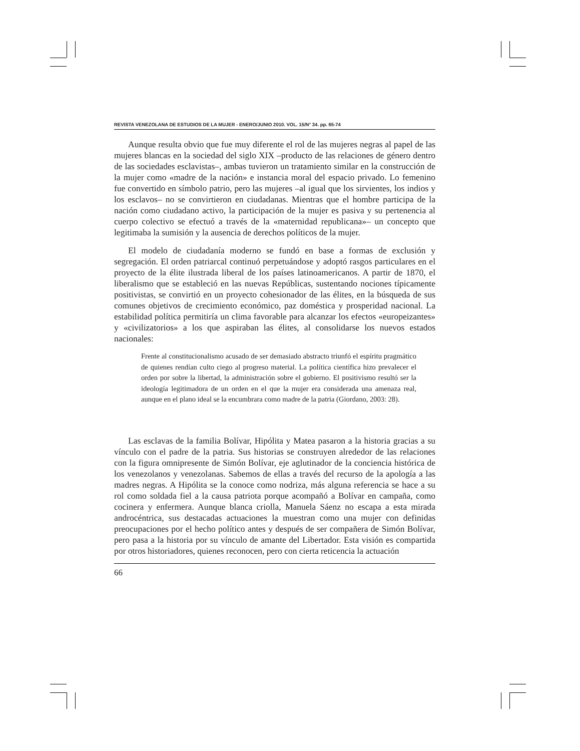REVISTA VENEZOLANA DE ESTUDIOS DE LA MUJER - ENERO/JUNIO 2010. VOL. 15/N° 34. pp. 65-74
Aunque resulta obvio que fue muy diferente el rol de las mujeres negras al papel de las mujeres blancas en la sociedad del siglo XIX –producto de las relaciones de género dentro de las sociedades esclavistas–, ambas tuvieron un tratamiento similar en la construcción de la mujer como «madre de la nación» e instancia moral del espacio privado. Lo femenino fue convertido en símbolo patrio, pero las mujeres –al igual que los sirvientes, los indios y los esclavos– no se convirtieron en ciudadanas. Mientras que el hombre participa de la nación como ciudadano activo, la participación de la mujer es pasiva y su pertenencia al cuerpo colectivo se efectuó a través de la «maternidad republicana»– un concepto que legitimaba la sumisión y la ausencia de derechos políticos de la mujer.
El modelo de ciudadanía moderno se fundó en base a formas de exclusión y segregación. El orden patriarcal continuó perpetuándose y adoptó rasgos particulares en el proyecto de la élite ilustrada liberal de los países latinoamericanos. A partir de 1870, el liberalismo que se estableció en las nuevas Repúblicas, sustentando nociones típicamente positivistas, se convirtió en un proyecto cohesionador de las élites, en la búsqueda de sus comunes objetivos de crecimiento económico, paz doméstica y prosperidad nacional. La estabilidad política permitiría un clima favorable para alcanzar los efectos «europeizantes» y «civilizatorios» a los que aspiraban las élites, al consolidarse los nuevos estados nacionales:
Frente al constitucionalismo acusado de ser demasiado abstracto triunfó el espíritu pragmático de quienes rendían culto ciego al progreso material. La política científica hizo prevalecer el orden por sobre la libertad, la administración sobre el gobierno. El positivismo resultó ser la ideología legitimadora de un orden en el que la mujer era considerada una amenaza real, aunque en el plano ideal se la encumbrara como madre de la patria (Giordano, 2003: 28).
Las esclavas de la familia Bolívar, Hipólita y Matea pasaron a la historia gracias a su vínculo con el padre de la patria. Sus historias se construyen alrededor de las relaciones con la figura omnipresente de Simón Bolívar, eje aglutinador de la conciencia histórica de los venezolanos y venezolanas. Sabemos de ellas a través del recurso de la apología a las madres negras. A Hipólita se la conoce como nodriza, más alguna referencia se hace a su rol como soldada fiel a la causa patriota porque acompañó a Bolívar en campaña, como cocinera y enfermera. Aunque blanca criolla, Manuela Sáenz no escapa a esta mirada androcéntrica, sus destacadas actuaciones la muestran como una mujer con definidas preocupaciones por el hecho político antes y después de ser compañera de Simón Bolívar, pero pasa a la historia por su vínculo de amante del Libertador. Esta visión es compartida por otros historiadores, quienes reconocen, pero con cierta reticencia la actuación
66